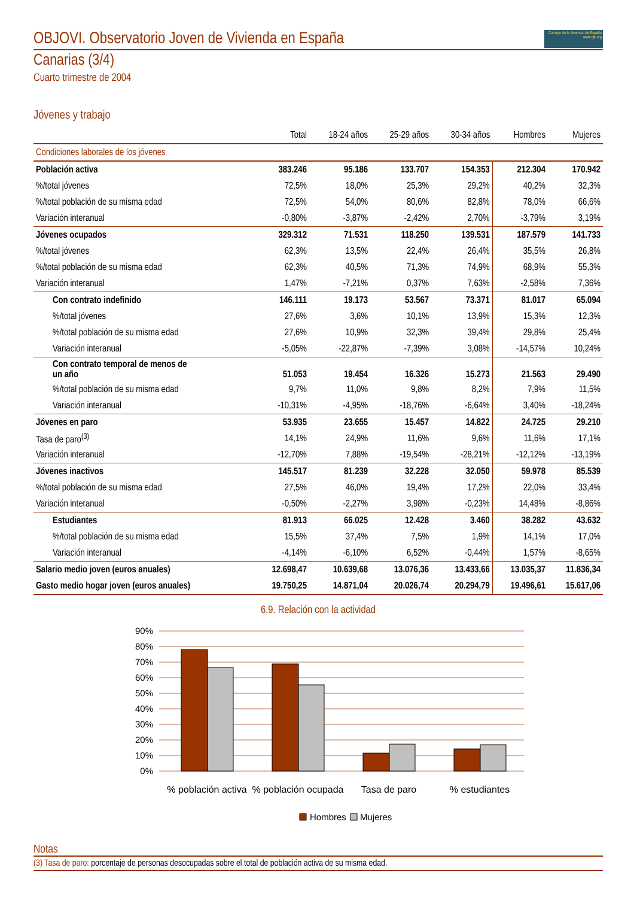OBJOVI. Observatorio Joven de Vivienda en España Consejo de la Juventud de España
www.cje.org
Canarias (3/4)
Cuarto trimestre de 2004
Jóvenes y trabajo
| | Total | 18-24 años | 25-29 años | 30-34 años | Hombres | Mujeres |
| --- | --- | --- | --- | --- | --- | --- |
| Condiciones laborales de los jóvenes | | | | | | |
| Población activa | 383.246 | 95.186 | 133.707 | 154.353 | 212.304 | 170.942 |
| %/total jóvenes | 72,5% | 18,0% | 25,3% | 29,2% | 40,2% | 32,3% |
| %/total población de su misma edad | 72,5% | 54,0% | 80,6% | 82,8% | 78,0% | 66,6% |
| Variación interanual | -0,80% | -3,87% | -2,42% | 2,70% | -3,79% | 3,19% |
| Jóvenes ocupados | 329.312 | 71.531 | 118.250 | 139.531 | 187.579 | 141.733 |
| %/total jóvenes | 62,3% | 13,5% | 22,4% | 26,4% | 35,5% | 26,8% |
| %/total población de su misma edad | 62,3% | 40,5% | 71,3% | 74,9% | 68,9% | 55,3% |
| Variación interanual | 1,47% | -7,21% | 0,37% | 7,63% | -2,58% | 7,36% |
| Con contrato indefinido | 146.111 | 19.173 | 53.567 | 73.371 | 81.017 | 65.094 |
| %/total jóvenes | 27,6% | 3,6% | 10,1% | 13,9% | 15,3% | 12,3% |
| %/total población de su misma edad | 27,6% | 10,9% | 32,3% | 39,4% | 29,8% | 25,4% |
| Variación interanual | -5,05% | -22,87% | -7,39% | 3,08% | -14,57% | 10,24% |
| Con contrato temporal de menos de un año | 51.053 | 19.454 | 16.326 | 15.273 | 21.563 | 29.490 |
| %/total población de su misma edad | 9,7% | 11,0% | 9,8% | 8,2% | 7,9% | 11,5% |
| Variación interanual | -10,31% | -4,95% | -18,76% | -6,64% | 3,40% | -18,24% |
| Jóvenes en paro | 53.935 | 23.655 | 15.457 | 14.822 | 24.725 | 29.210 |
| Tasa de paro<sup>(3)</sup> | 14,1% | 24,9% | 11,6% | 9,6% | 11,6% | 17,1% |
| Variación interanual | -12,70% | 7,88% | -19,54% | -28,21% | -12,12% | -13,19% |
| Jóvenes inactivos | 145.517 | 81.239 | 32.228 | 32.050 | 59.978 | 85.539 |
| %/total población de su misma edad | 27,5% | 46,0% | 19,4% | 17,2% | 22,0% | 33,4% |
| Variación interanual | -0,50% | -2,27% | 3,98% | -0,23% | 14,48% | -8,86% |
| Estudiantes | 81.913 | 66.025 | 12.428 | 3.460 | 38.282 | 43.632 |
| %/total población de su misma edad | 15,5% | 37,4% | 7,5% | 1,9% | 14,1% | 17,0% |
| Variación interanual | -4,14% | -6,10% | 6,52% | -0,44% | 1,57% | -8,65% |
| Salario medio joven (euros anuales) | 12.698,47 | 10.639,68 | 13.076,36 | 13.433,66 | 13.035,37 | 11.836,34 |
| Gasto medio hogar joven (euros anuales) | 19.750,25 | 14.871,04 | 20.026,74 | 20.294,79 | 19.496,61 | 15.617,06 |
6.9. Relación con la actividad
90%
80%
70%
60%
50%
40%
30%
20%
10%
0%
% población activa
% población ocupada
Tasa de paro
% estudiantes
Hombres
Mujeres
Notas
(3) Tasa de paro: porcentaje de personas desocupadas sobre el total de población activa de su misma edad.